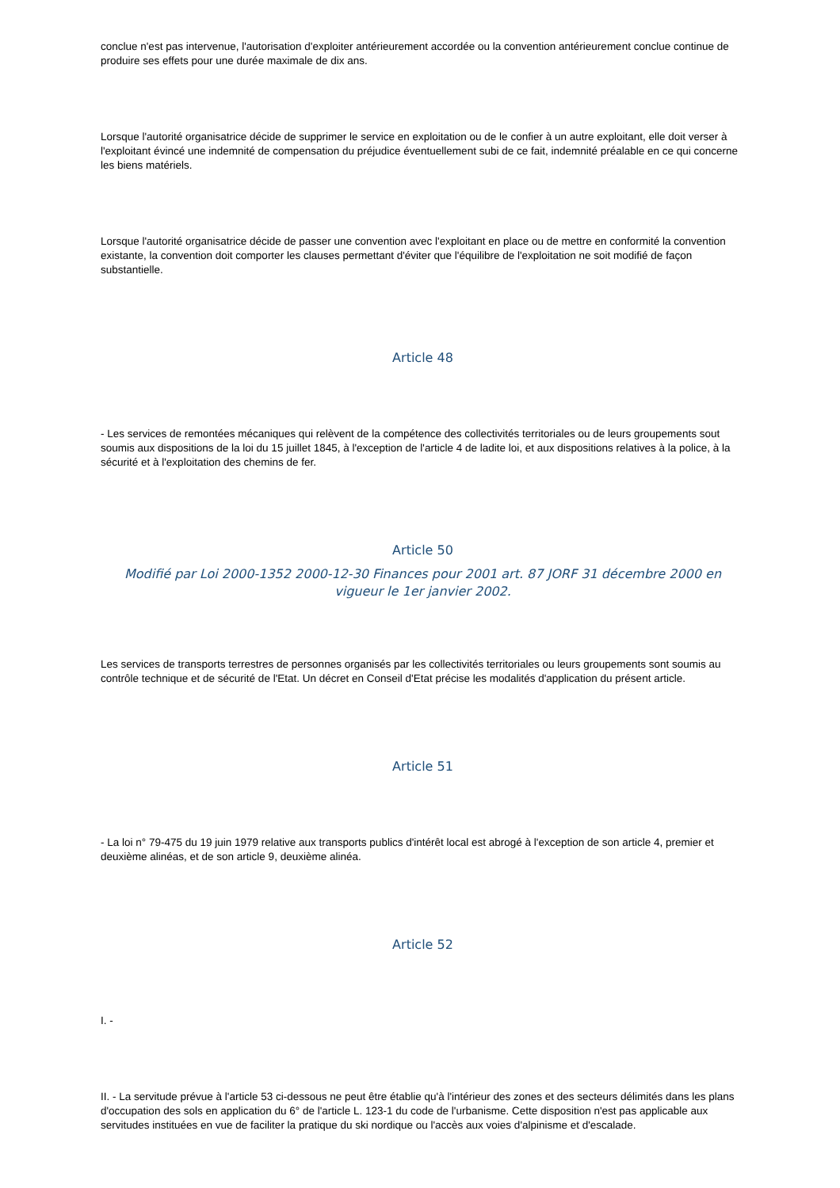conclue n'est pas intervenue, l'autorisation d'exploiter antérieurement accordée ou la convention antérieurement conclue continue de produire ses effets pour une durée maximale de dix ans.
Lorsque l'autorité organisatrice décide de supprimer le service en exploitation ou de le confier à un autre exploitant, elle doit verser à l'exploitant évincé une indemnité de compensation du préjudice éventuellement subi de ce fait, indemnité préalable en ce qui concerne les biens matériels.
Lorsque l'autorité organisatrice décide de passer une convention avec l'exploitant en place ou de mettre en conformité la convention existante, la convention doit comporter les clauses permettant d'éviter que l'équilibre de l'exploitation ne soit modifié de façon substantielle.
Article 48
- Les services de remontées mécaniques qui relèvent de la compétence des collectivités territoriales ou de leurs groupements sout soumis aux dispositions de la loi du 15 juillet 1845, à l'exception de l'article 4 de ladite loi, et aux dispositions relatives à la police, à la sécurité et à l'exploitation des chemins de fer.
Article 50
Modifié par Loi 2000-1352 2000-12-30 Finances pour 2001 art. 87 JORF 31 décembre 2000 en vigueur le 1er janvier 2002.
Les services de transports terrestres de personnes organisés par les collectivités territoriales ou leurs groupements sont soumis au contrôle technique et de sécurité de l'Etat. Un décret en Conseil d'Etat précise les modalités d'application du présent article.
Article 51
- La loi n° 79-475 du 19 juin 1979 relative aux transports publics d'intérêt local est abrogé à l'exception de son article 4, premier et deuxième alinéas, et de son article 9, deuxième alinéa.
Article 52
I. -
II. - La servitude prévue à l'article 53 ci-dessous ne peut être établie qu'à l'intérieur des zones et des secteurs délimités dans les plans d'occupation des sols en application du 6° de l'article L. 123-1 du code de l'urbanisme. Cette disposition n'est pas applicable aux servitudes instituées en vue de faciliter la pratique du ski nordique ou l'accès aux voies d'alpinisme et d'escalade.